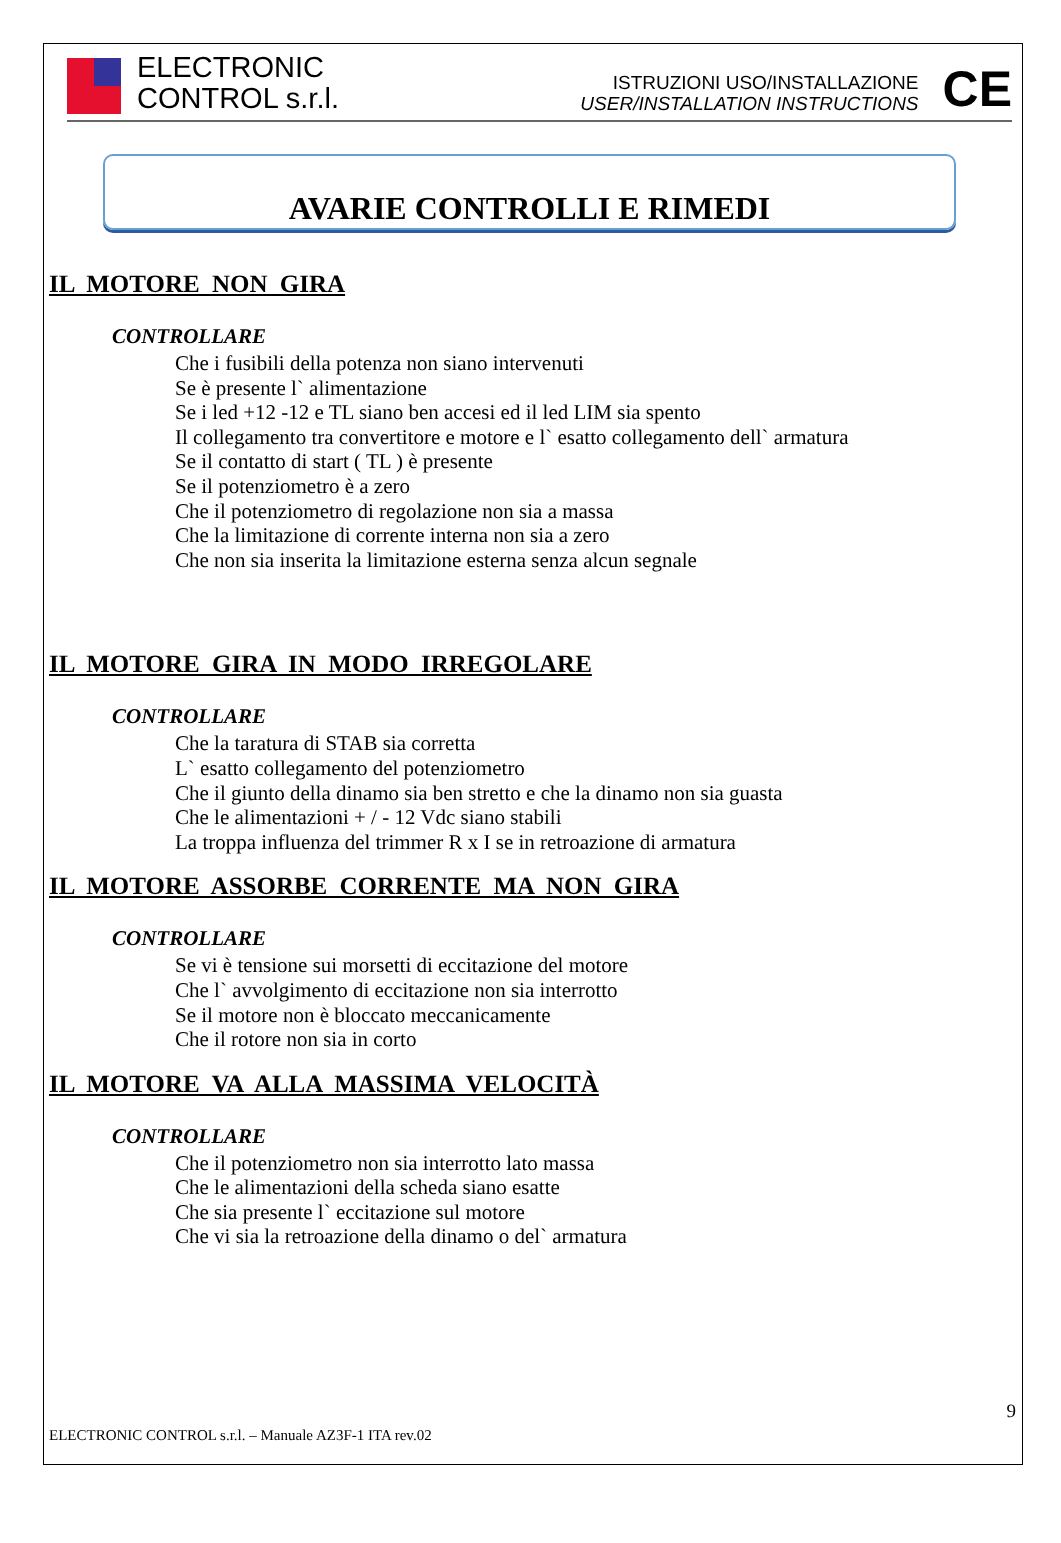ELECTRONIC
CONTROL s.r.l.
ISTRUZIONI USO/INSTALLAZIONE
USER/INSTALLATION INSTRUCTIONS
CE
AVARIE CONTROLLI E RIMEDI
IL MOTORE NON GIRA
CONTROLLARE
Che i fusibili della potenza non siano intervenuti
Se è presente l` alimentazione
Se i led +12 -12 e TL siano ben accesi ed il led LIM sia spento
Il collegamento tra convertitore e motore e l` esatto collegamento dell` armatura
Se il contatto di start ( TL ) è presente
Se il potenziometro è a zero
Che il potenziometro di regolazione non sia a massa
Che la limitazione di corrente interna non sia a zero
Che non sia inserita la limitazione esterna senza alcun segnale
IL MOTORE GIRA IN MODO IRREGOLARE
CONTROLLARE
Che la taratura di STAB sia corretta
L` esatto collegamento del potenziometro
Che il giunto della dinamo sia ben stretto e che la dinamo non sia guasta
Che le alimentazioni + / - 12 Vdc siano stabili
La troppa influenza del trimmer R x I se in retroazione di armatura
IL MOTORE ASSORBE CORRENTE MA NON GIRA
CONTROLLARE
Se vi è tensione sui morsetti di eccitazione del motore
Che l` avvolgimento di eccitazione non sia interrotto
Se il motore non è bloccato meccanicamente
Che il rotore non sia in corto
IL MOTORE VA ALLA MASSIMA VELOCITÀ
CONTROLLARE
Che il potenziometro non sia interrotto lato massa
Che le alimentazioni della scheda siano esatte
Che sia presente l` eccitazione sul motore
Che vi sia la retroazione della dinamo o del` armatura
9
ELECTRONIC CONTROL s.r.l. – Manuale AZ3F-1 ITA rev.02